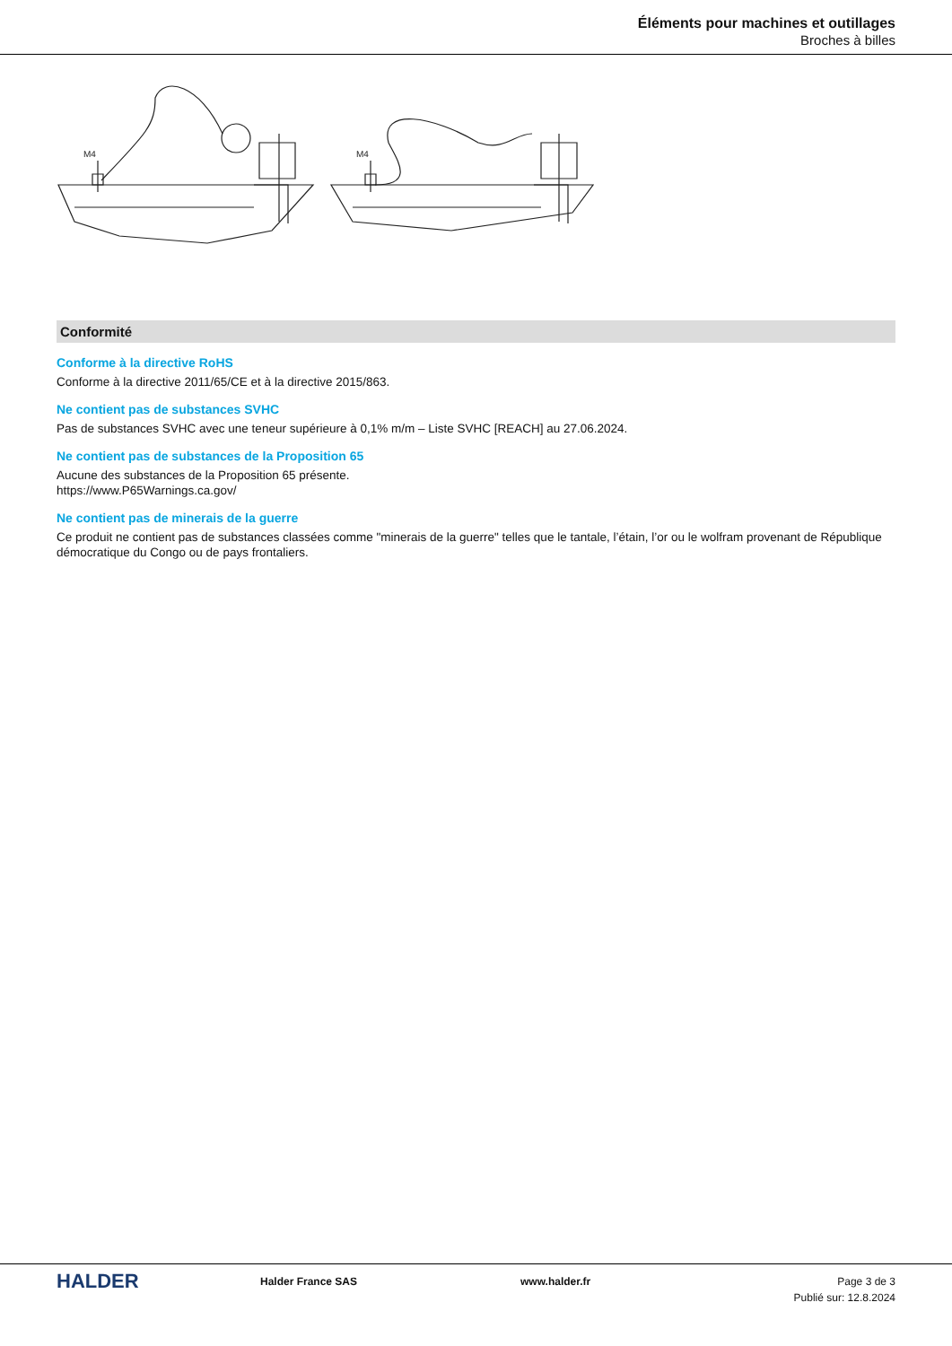Éléments pour machines et outillages
Broches à billes
M4
M4
Conformité
Conforme à la directive RoHS
Conforme à la directive 2011/65/CE et à la directive 2015/863.
Ne contient pas de substances SVHC
Pas de substances SVHC avec une teneur supérieure à 0,1% m/m – Liste SVHC [REACH] au 27.06.2024.
Ne contient pas de substances de la Proposition 65
Aucune des substances de la Proposition 65 présente.
https://www.P65Warnings.ca.gov/
Ne contient pas de minerais de la guerre
Ce produit ne contient pas de substances classées comme "minerais de la guerre" telles que le tantale, l’étain, l’or ou le wolfram provenant de République démocratique du Congo ou de pays frontaliers.
HALDER
Halder France SAS www.halder.fr Page 3 de 3
Publié sur: 12.8.2024